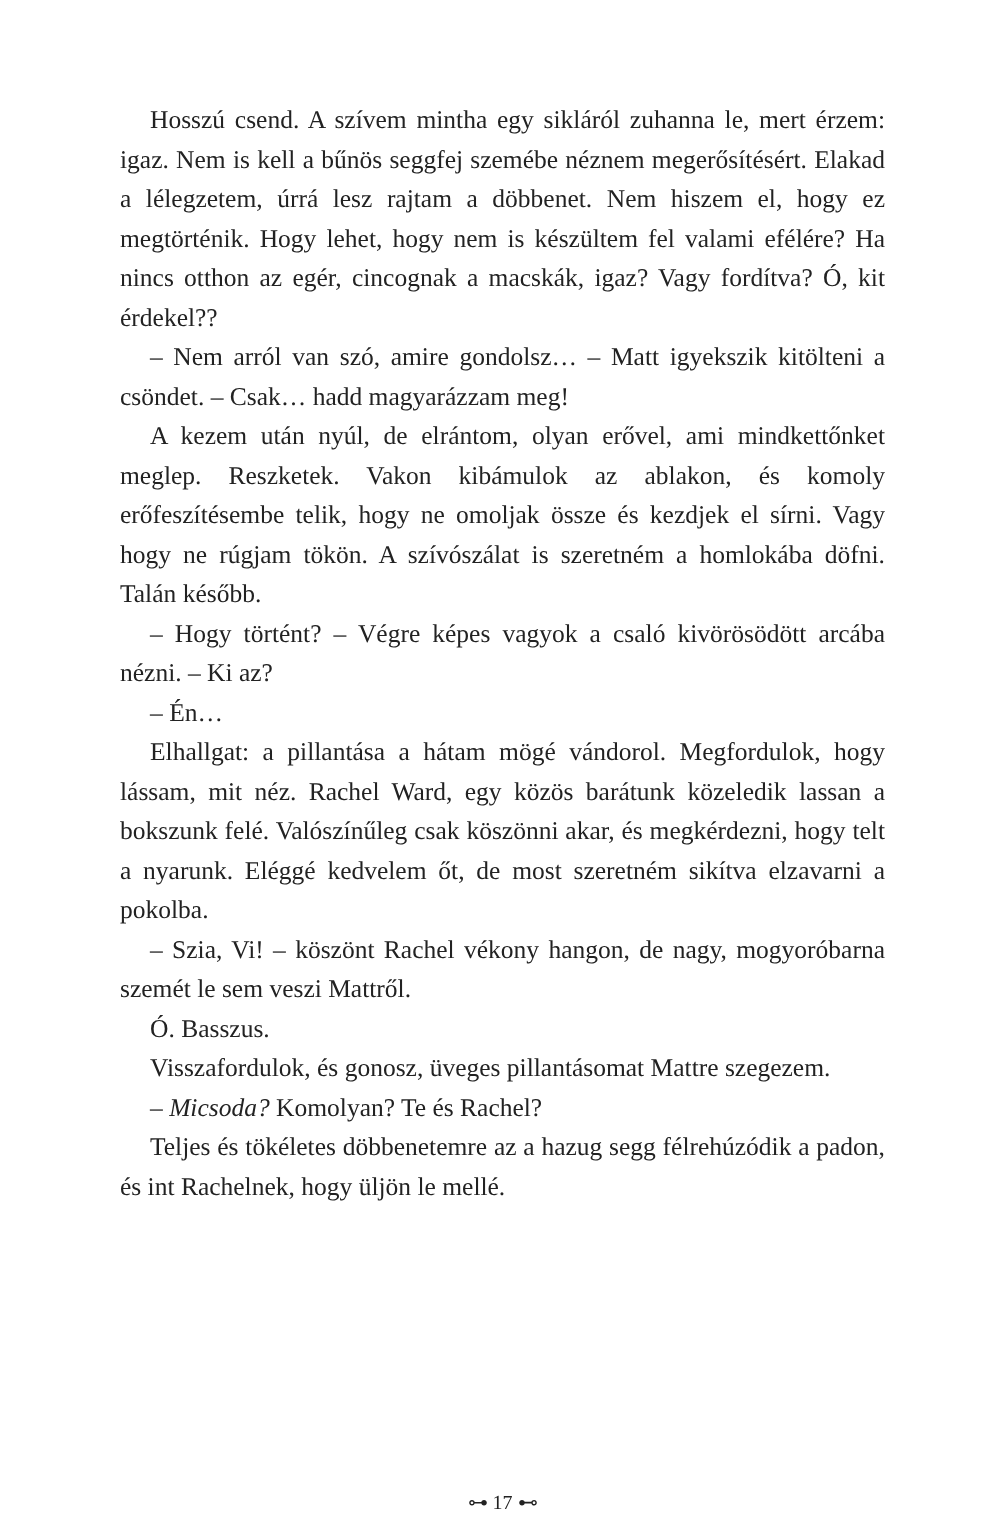Hosszú csend. A szívem mintha egy sikláról zuhanna le, mert érzem: igaz. Nem is kell a bűnös seggfej szemébe néznem megerősítésért. Elakad a lélegzetem, úrrá lesz rajtam a döbbenet. Nem hiszem el, hogy ez megtörténik. Hogy lehet, hogy nem is készültem fel valami efélére? Ha nincs otthon az egér, cincognak a macskák, igaz? Vagy fordítva? Ó, kit érdekel??
– Nem arról van szó, amire gondolsz… – Matt igyekszik kitölteni a csöndet. – Csak… hadd magyarázzam meg!
A kezem után nyúl, de elrántom, olyan erővel, ami mindkettőnket meglep. Reszketek. Vakon kibámulok az ablakon, és komoly erőfeszítésembe telik, hogy ne omoljak össze és kezdjek el sírni. Vagy hogy ne rúgjam tökön. A szívószálat is szeretném a homlokába döfni. Talán később.
– Hogy történt? – Végre képes vagyok a csaló kivörösödött arcába nézni. – Ki az?
– Én…
Elhallgat: a pillantása a hátam mögé vándorol. Megfordulok, hogy lássam, mit néz. Rachel Ward, egy közös barátunk közeledik lassan a bokszunk felé. Valószínűleg csak köszönni akar, és megkérdezni, hogy telt a nyarunk. Eléggé kedvelem őt, de most szeretném sikítva elzavarni a pokolba.
– Szia, Vi! – köszönt Rachel vékony hangon, de nagy, mogyoróbarna szemét le sem veszi Mattről.
Ó. Basszus.
Visszafordulok, és gonosz, üveges pillantásomat Mattre szegezem.
– Micsoda? Komolyan? Te és Rachel?
Teljes és tökéletes döbbenetemre az a hazug segg félrehúzódik a padon, és int Rachelnek, hogy üljön le mellé.
⊶ 17 ⊷